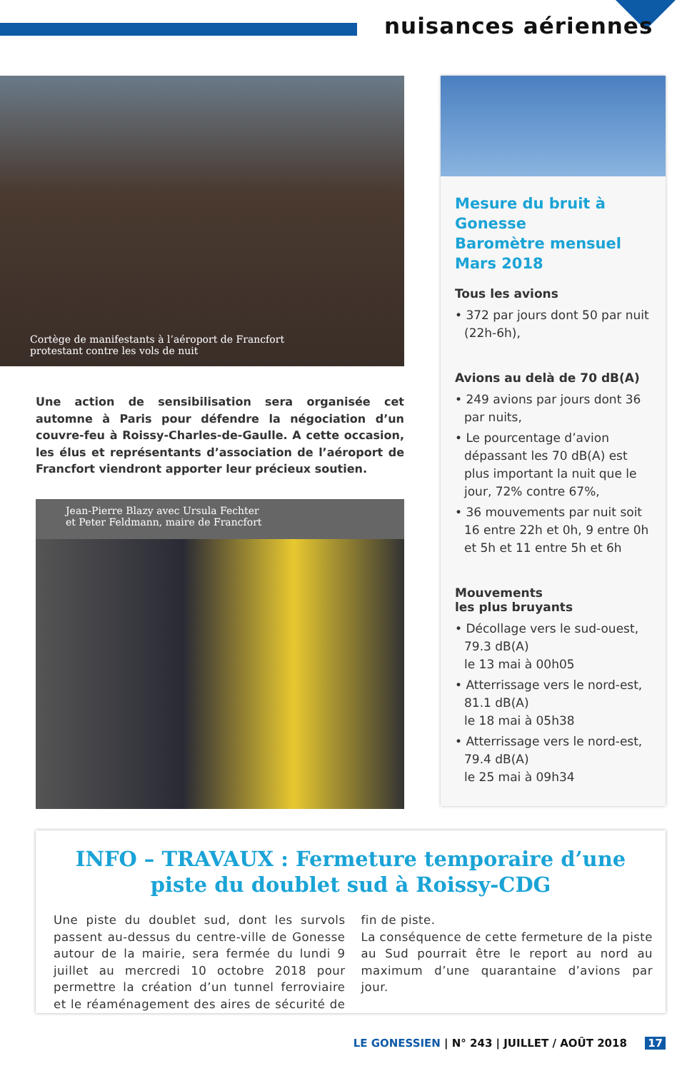nuisances aériennes
Cortège de manifestants à l’aéroport de Francfort
protestant contre les vols de nuit
Une action de sensibilisation sera organisée cet automne à Paris pour défendre la négociation d’un couvre-feu à Roissy-Charles-de-Gaulle. A cette occasion, les élus et représentants d’association de l’aéroport de Francfort viendront apporter leur précieux soutien.
Jean-Pierre Blazy avec Ursula Fechter
et Peter Feldmann, maire de Francfort
Mesure du bruit à Gonesse
Baromètre mensuel
Mars 2018
Tous les avions
• 372 par jours dont 50 par nuit (22h-6h),
Avions au delà de 70 dB(A)
• 249 avions par jours dont 36 par nuits,
• Le pourcentage d’avion dépassant les 70 dB(A) est plus important la nuit que le jour, 72% contre 67%,
• 36 mouvements par nuit soit 16 entre 22h et 0h, 9 entre 0h et 5h et 11 entre 5h et 6h
Mouvements
les plus bruyants
• Décollage vers le sud-ouest, 79.3 dB(A)
le 13 mai à 00h05
• Atterrissage vers le nord-est, 81.1 dB(A)
le 18 mai à 05h38
• Atterrissage vers le nord-est, 79.4 dB(A)
le 25 mai à 09h34
INFO – TRAVAUX : Fermeture temporaire d’une piste du doublet sud à Roissy-CDG
Une piste du doublet sud, dont les survols passent au-dessus du centre-ville de Gonesse autour de la mairie, sera fermée du lundi 9 juillet au mercredi 10 octobre 2018 pour permettre la création d’un tunnel ferroviaire et le réaménagement des aires de sécurité de fin de piste.
La conséquence de cette fermeture de la piste au Sud pourrait être le report au nord au maximum d’une quarantaine d’avions par jour.
LE GONESSIEN | N° 243 | JUILLET / AOÛT 2018 17